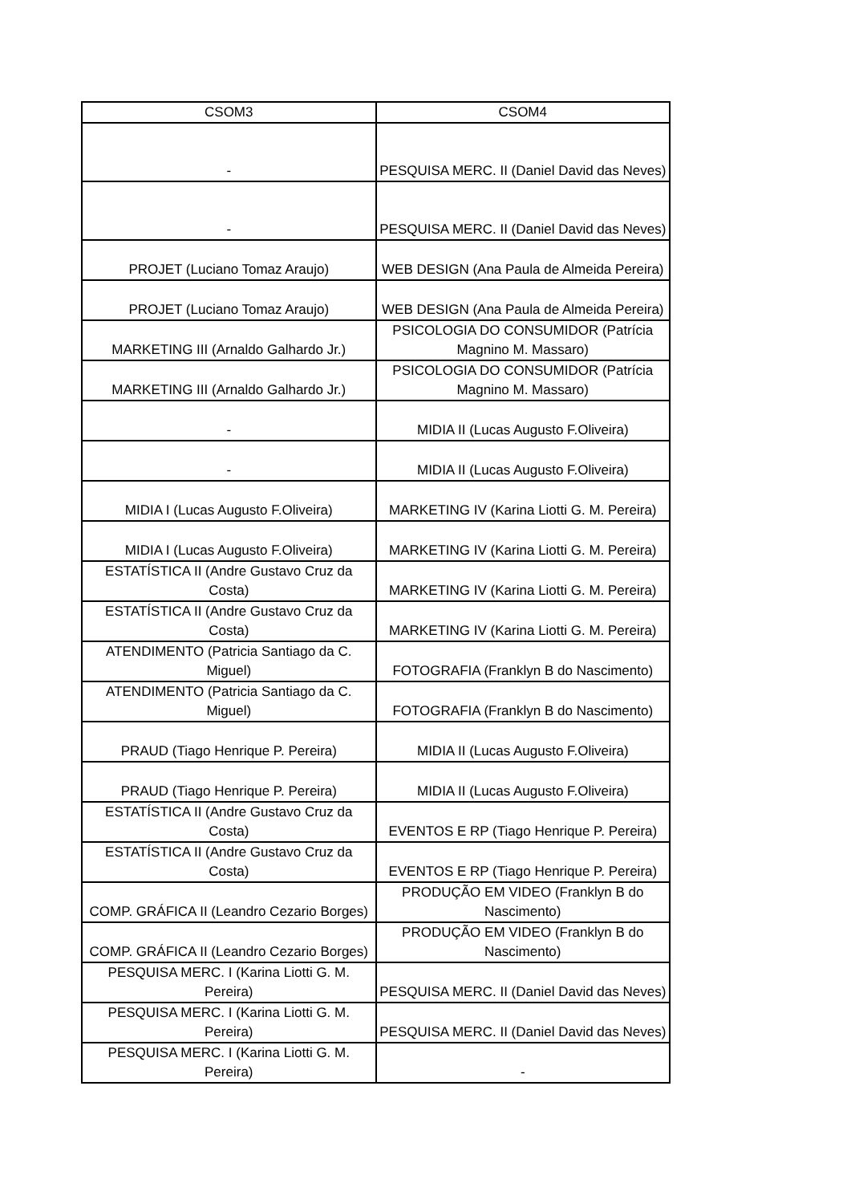| CSOM3 | CSOM4 |
| --- | --- |
| - | PESQUISA MERC. II (Daniel David das Neves) |
| - | PESQUISA MERC. II (Daniel David das Neves) |
| PROJET (Luciano Tomaz Araujo) | WEB DESIGN (Ana Paula de Almeida Pereira) |
| PROJET (Luciano Tomaz Araujo) | WEB DESIGN (Ana Paula de Almeida Pereira) |
| MARKETING III (Arnaldo Galhardo Jr.) | PSICOLOGIA DO CONSUMIDOR (Patrícia Magnino M. Massaro) |
| MARKETING III (Arnaldo Galhardo Jr.) | PSICOLOGIA DO CONSUMIDOR (Patrícia Magnino M. Massaro) |
| - | MIDIA II (Lucas Augusto F.Oliveira) |
| - | MIDIA II (Lucas Augusto F.Oliveira) |
| MIDIA I (Lucas Augusto F.Oliveira) | MARKETING IV (Karina Liotti G. M. Pereira) |
| MIDIA I (Lucas Augusto F.Oliveira) | MARKETING IV (Karina Liotti G. M. Pereira) |
| ESTATÍSTICA II (Andre Gustavo Cruz da Costa) | MARKETING IV (Karina Liotti G. M. Pereira) |
| ESTATÍSTICA II (Andre Gustavo Cruz da Costa) | MARKETING IV (Karina Liotti G. M. Pereira) |
| ATENDIMENTO (Patricia Santiago da C. Miguel) | FOTOGRAFIA (Franklyn B do Nascimento) |
| ATENDIMENTO (Patricia Santiago da C. Miguel) | FOTOGRAFIA (Franklyn B do Nascimento) |
| PRAUD (Tiago Henrique P. Pereira) | MIDIA II (Lucas Augusto F.Oliveira) |
| PRAUD (Tiago Henrique P. Pereira) | MIDIA II (Lucas Augusto F.Oliveira) |
| ESTATÍSTICA II (Andre Gustavo Cruz da Costa) | EVENTOS E RP (Tiago Henrique P. Pereira) |
| ESTATÍSTICA II (Andre Gustavo Cruz da Costa) | EVENTOS E RP (Tiago Henrique P. Pereira) |
| COMP. GRÁFICA II (Leandro Cezario Borges) | PRODUÇÃO EM VIDEO (Franklyn B do Nascimento) |
| COMP. GRÁFICA II (Leandro Cezario Borges) | PRODUÇÃO EM VIDEO (Franklyn B do Nascimento) |
| PESQUISA MERC. I (Karina Liotti G. M. Pereira) | PESQUISA MERC. II (Daniel David das Neves) |
| PESQUISA MERC. I (Karina Liotti G. M. Pereira) | PESQUISA MERC. II (Daniel David das Neves) |
| PESQUISA MERC. I (Karina Liotti G. M. Pereira) | - |